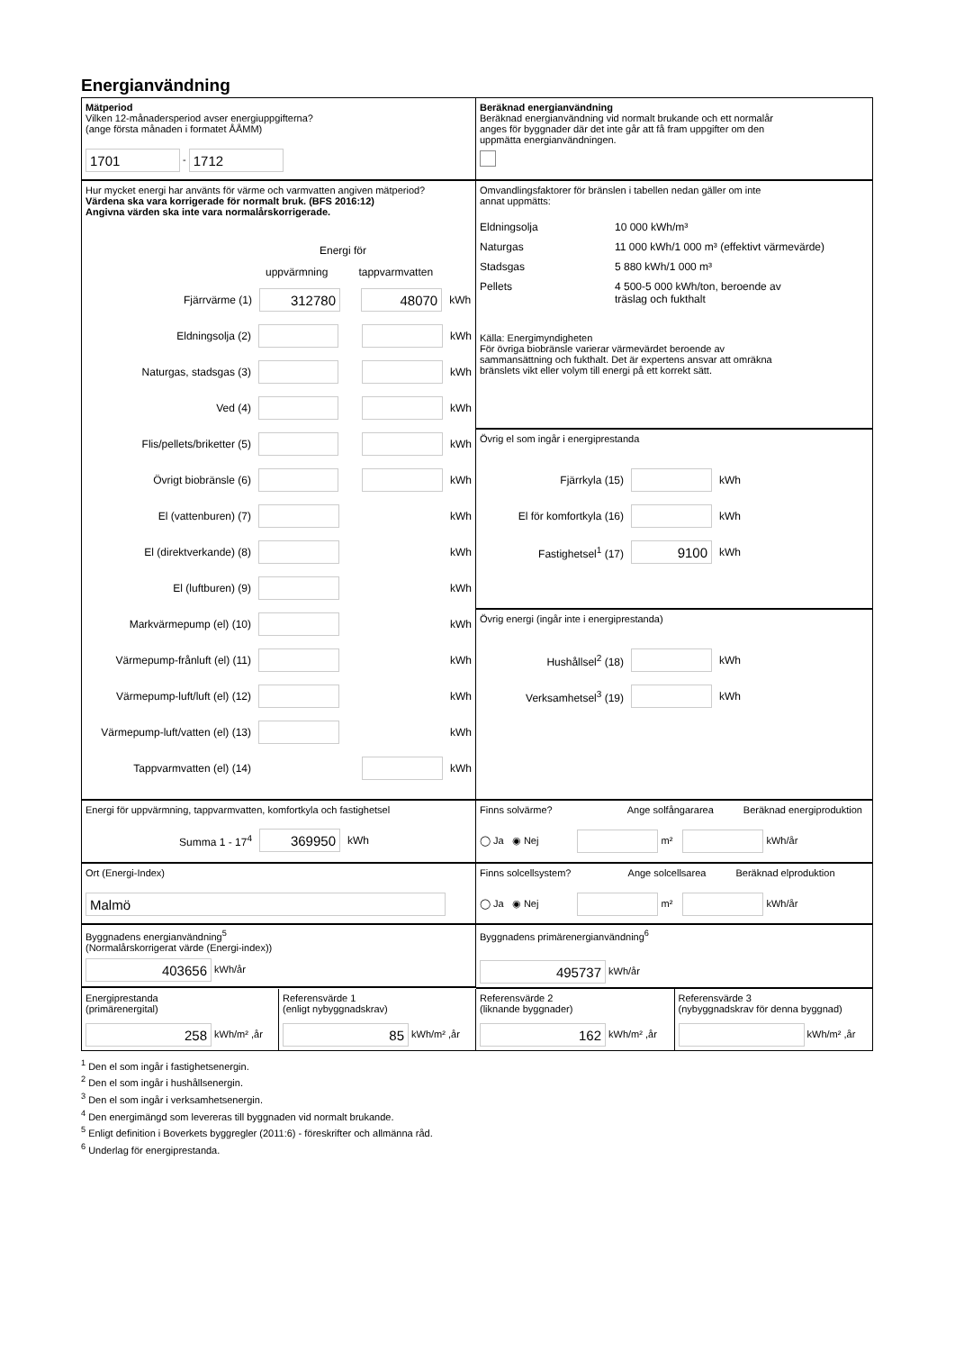Energianvändning
Mätperiod
Vilken 12-månadersperiod avser energiuppgifterna?
(ange första månaden i formatet ÅÅMM)
1701 - 1712
Beräknad energianvändning
Beräknad energianvändning vid normalt brukande och ett normalår
anges för byggnader där det inte går att få fram uppgifter om den
uppmätta energianvändningen.
Hur mycket energi har använts för värme och varmvatten angiven mätperiod?
Värdena ska vara korrigerade för normalt bruk. (BFS 2016:12)
Angivna värden ska inte vara normalårskorrigerade.
Energi för
uppvärmning tappvarmvatten
Fjärrvärme (1) 312780 48070 kWh
Eldningsolja (2) kWh
Naturgas, stadsgas (3) kWh
Ved (4) kWh
Flis/pellets/briketter (5) kWh
Övrigt biobränsle (6) kWh
El (vattenburen) (7) kWh
El (direktverkande) (8) kWh
El (luftburen) (9) kWh
Markvärmepump (el) (10) kWh
Värmepump-frånluft (el) (11) kWh
Värmepump-luft/luft (el) (12) kWh
Värmepump-luft/vatten (el) (13) kWh
Tappvarmvatten (el) (14) kWh
Omvandlingsfaktorer för bränslen i tabellen nedan gäller om inte
annat uppmätts:
Eldningsolja 10 000 kWh/m³
Naturgas 11 000 kWh/1 000 m³ (effektivt värmevärde)
Stadsgas 5 880 kWh/1 000 m³
Pellets 4 500-5 000 kWh/ton, beroende av
träslag och fukthalt
Källa: Energimyndigheten
För övriga biobränsle varierar värmevärdet beroende av
sammansättning och fukthalt. Det är expertens ansvar att omräkna
bränslets vikt eller volym till energi på ett korrekt sätt.
Övrig el som ingår i energiprestanda
Fjärrkyla (15) kWh
El för komfortkyla (16) kWh
Fastighetsel<sup>1</sup> (17) 9100 kWh
Övrig energi (ingår inte i energiprestanda)
Hushållsel<sup>2</sup> (18) kWh
Verksamhetsel<sup>3</sup> (19) kWh
Energi för uppvärmning, tappvarmvatten, komfortkyla och fastighetsel
Summa 1 - 17<sup>4</sup> 369950 kWh
Finns solvärme? Ange solfångararea Beräknad energiproduktion
◯ Ja ◉ Nej m² kWh/år
Ort (Energi-Index)
Malmö
Finns solcellsystem? Ange solcellsarea Beräknad elproduktion
◯ Ja ◉ Nej m² kWh/år
Byggnadens energianvändning<sup>5</sup>
(Normalårskorrigerat värde (Energi-index))
403656 kWh/år
Byggnadens primärenergianvändning<sup>6</sup>
495737 kWh/år
Energiprestanda
(primärenergital)
258 kWh/m² ,år
Referensvärde 1
(enligt nybyggnadskrav)
85 kWh/m² ,år
Referensvärde 2
(liknande byggnader)
162 kWh/m² ,år
Referensvärde 3
(nybyggnadskrav för denna byggnad)
kWh/m² ,år
<sup>1</sup> Den el som ingår i fastighetsenergin.
<sup>2</sup> Den el som ingår i hushållsenergin.
<sup>3</sup> Den el som ingår i verksamhetsenergin.
<sup>4</sup> Den energimängd som levereras till byggnaden vid normalt brukande.
<sup>5</sup> Enligt definition i Boverkets byggregler (2011:6) - föreskrifter och allmänna råd.
<sup>6</sup> Underlag för energiprestanda.